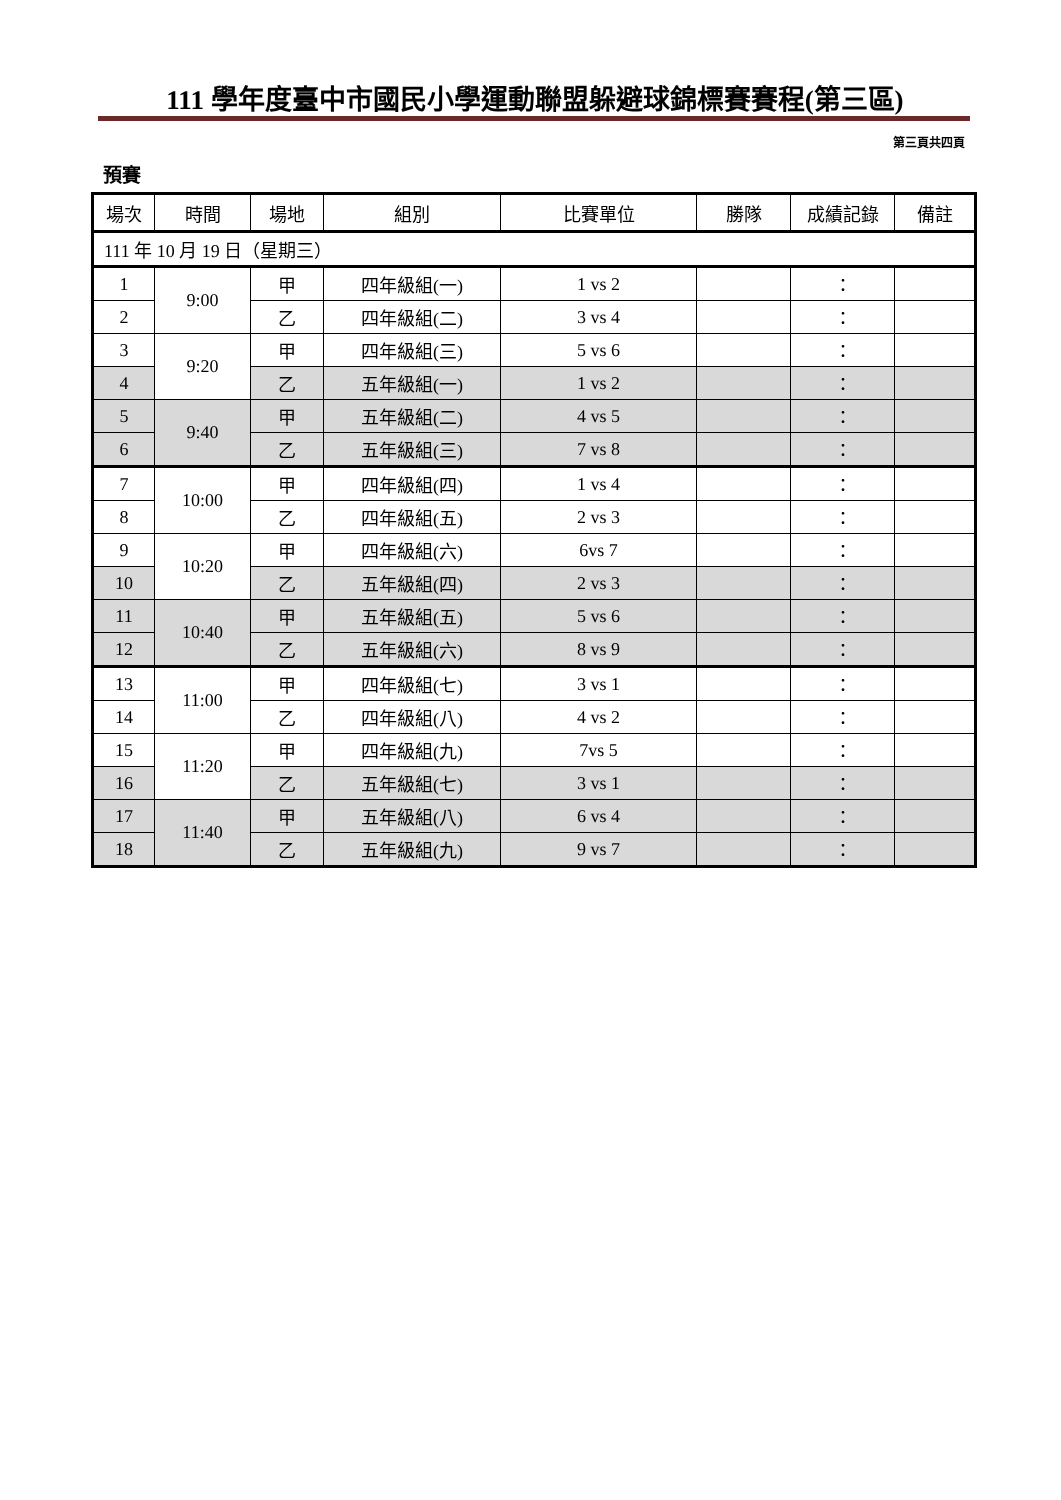111 學年度臺中市國民小學運動聯盟躲避球錦標賽賽程(第三區)
第三頁共四頁
預賽
| 場次 | 時間 | 場地 | 組別 | 比賽單位 | 勝隊 | 成績記錄 | 備註 |
| --- | --- | --- | --- | --- | --- | --- | --- |
| 111 年 10 月 19 日（星期三） | | | | | | | |
| 1 | 9:00 | 甲 | 四年級組(一) | 1 vs 2 | | ： | |
| 2 | | 乙 | 四年級組(二) | 3 vs 4 | | ： | |
| 3 | 9:20 | 甲 | 四年級組(三) | 5 vs 6 | | ： | |
| 4 | | 乙 | 五年級組(一) | 1 vs 2 | | ： | |
| 5 | 9:40 | 甲 | 五年級組(二) | 4 vs 5 | | ： | |
| 6 | | 乙 | 五年級組(三) | 7 vs 8 | | ： | |
| 7 | 10:00 | 甲 | 四年級組(四) | 1 vs 4 | | ： | |
| 8 | | 乙 | 四年級組(五) | 2 vs 3 | | ： | |
| 9 | 10:20 | 甲 | 四年級組(六) | 6vs 7 | | ： | |
| 10 | | 乙 | 五年級組(四) | 2 vs 3 | | ： | |
| 11 | 10:40 | 甲 | 五年級組(五) | 5 vs 6 | | ： | |
| 12 | | 乙 | 五年級組(六) | 8 vs 9 | | ： | |
| 13 | 11:00 | 甲 | 四年級組(七) | 3 vs 1 | | ： | |
| 14 | | 乙 | 四年級組(八) | 4 vs 2 | | ： | |
| 15 | 11:20 | 甲 | 四年級組(九) | 7vs 5 | | ： | |
| 16 | | 乙 | 五年級組(七) | 3 vs 1 | | ： | |
| 17 | 11:40 | 甲 | 五年級組(八) | 6 vs 4 | | ： | |
| 18 | | 乙 | 五年級組(九) | 9 vs 7 | | ： | |